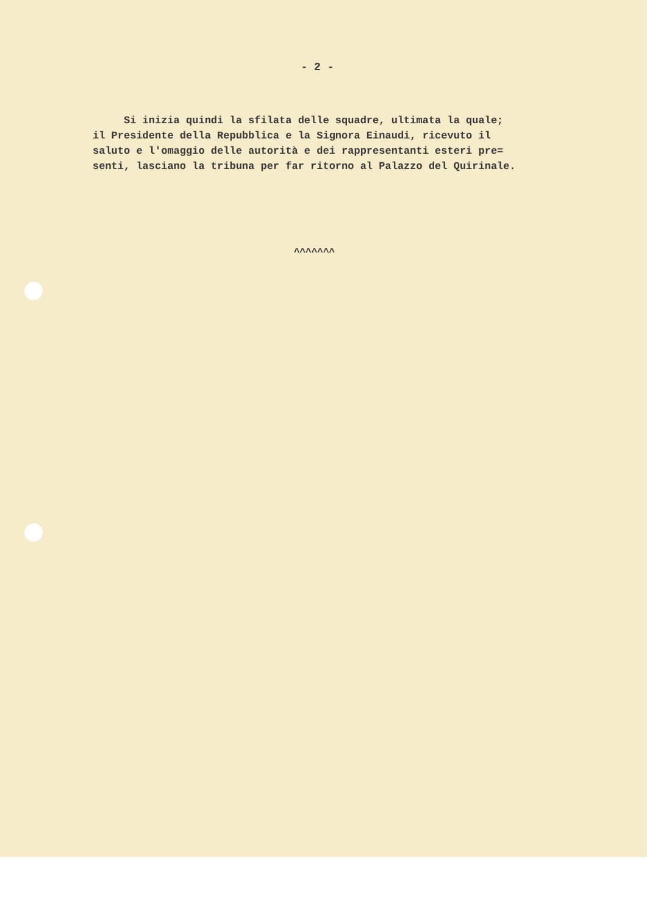- 2 -
Si inizia quindi la sfilata delle squadre, ultimata la quale; il Presidente della Repubblica e la Signora Einaudi, ricevuto il saluto e l'omaggio delle autorità e dei rappresentanti esteri pre= senti, lasciano la tribuna per far ritorno al Palazzo del Quirinale.
^^^^^^^